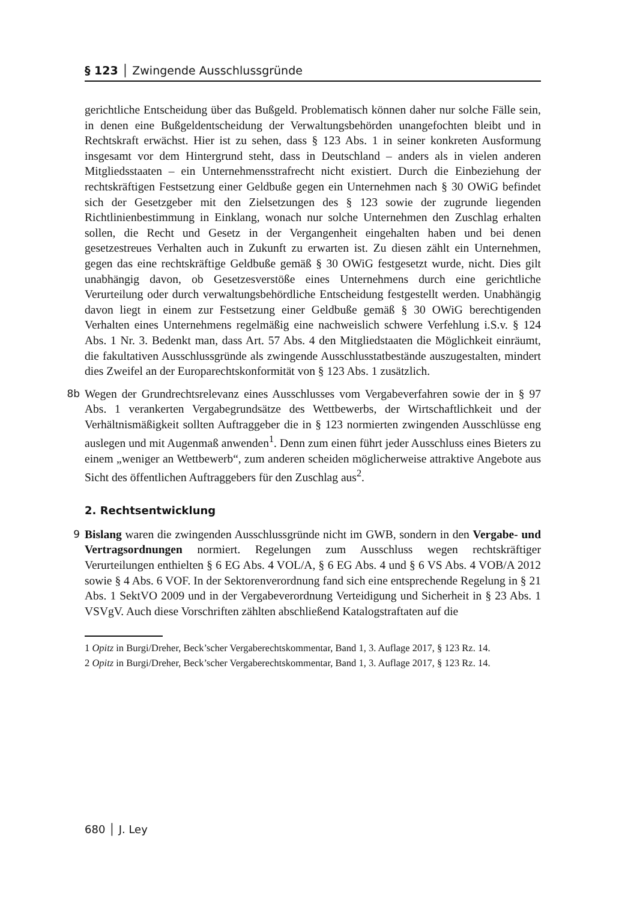§ 123 │ Zwingende Ausschlussgründe
gerichtliche Entscheidung über das Bußgeld. Problematisch können daher nur solche Fälle sein, in denen eine Bußgeldentscheidung der Verwaltungsbehörden unangefochten bleibt und in Rechtskraft erwächst. Hier ist zu sehen, dass § 123 Abs. 1 in seiner konkreten Ausformung insgesamt vor dem Hintergrund steht, dass in Deutschland – anders als in vielen anderen Mitgliedsstaaten – ein Unternehmensstrafrecht nicht existiert. Durch die Einbeziehung der rechtskräftigen Festsetzung einer Geldbuße gegen ein Unternehmen nach § 30 OWiG befindet sich der Gesetzgeber mit den Zielsetzungen des § 123 sowie der zugrunde liegenden Richtlinienbestimmung in Einklang, wonach nur solche Unternehmen den Zuschlag erhalten sollen, die Recht und Gesetz in der Vergangenheit eingehalten haben und bei denen gesetzestreues Verhalten auch in Zukunft zu erwarten ist. Zu diesen zählt ein Unternehmen, gegen das eine rechtskräftige Geldbuße gemäß § 30 OWiG festgesetzt wurde, nicht. Dies gilt unabhängig davon, ob Gesetzesverstöße eines Unternehmens durch eine gerichtliche Verurteilung oder durch verwaltungsbehördliche Entscheidung festgestellt werden. Unabhängig davon liegt in einem zur Festsetzung einer Geldbuße gemäß § 30 OWiG berechtigenden Verhalten eines Unternehmens regelmäßig eine nachweislich schwere Verfehlung i.S.v. § 124 Abs. 1 Nr. 3. Bedenkt man, dass Art. 57 Abs. 4 den Mitgliedstaaten die Möglichkeit einräumt, die fakultativen Ausschlussgründe als zwingende Ausschlusstatbestände auszugestalten, mindert dies Zweifel an der Europarechtskonformität von § 123 Abs. 1 zusätzlich.
8b Wegen der Grundrechtsrelevanz eines Ausschlusses vom Vergabeverfahren sowie der in § 97 Abs. 1 verankerten Vergabegrundsätze des Wettbewerbs, der Wirtschaftlichkeit und der Verhältnismäßigkeit sollten Auftraggeber die in § 123 normierten zwingenden Ausschlüsse eng auslegen und mit Augenmaß anwenden<sup>1</sup>. Denn zum einen führt jeder Ausschluss eines Bieters zu einem „weniger an Wettbewerb“, zum anderen scheiden möglicherweise attraktive Angebote aus Sicht des öffentlichen Auftraggebers für den Zuschlag aus<sup>2</sup>.
2. Rechtsentwicklung
9 Bislang waren die zwingenden Ausschlussgründe nicht im GWB, sondern in den Vergabe- und Vertragsordnungen normiert. Regelungen zum Ausschluss wegen rechtskräftiger Verurteilungen enthielten § 6 EG Abs. 4 VOL/A, § 6 EG Abs. 4 und § 6 VS Abs. 4 VOB/A 2012 sowie § 4 Abs. 6 VOF. In der Sektorenverordnung fand sich eine entsprechende Regelung in § 21 Abs. 1 SektVO 2009 und in der Vergabeverordnung Verteidigung und Sicherheit in § 23 Abs. 1 VSVgV. Auch diese Vorschriften zählten abschließend Katalogstraftaten auf die
1 Opitz in Burgi/Dreher, Beck’scher Vergaberechtskommentar, Band 1, 3. Auflage 2017, § 123 Rz. 14.
2 Opitz in Burgi/Dreher, Beck’scher Vergaberechtskommentar, Band 1, 3. Auflage 2017, § 123 Rz. 14.
680 │ J. Ley